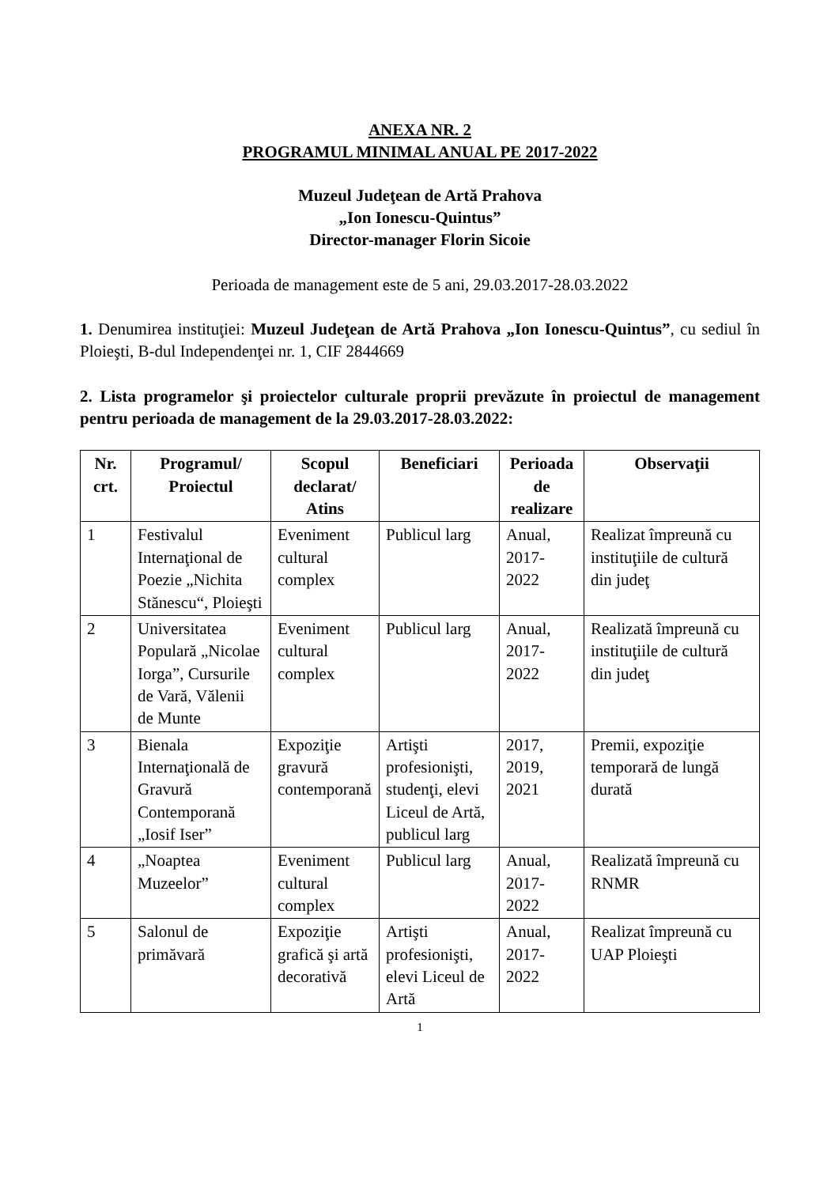ANEXA NR. 2
PROGRAMUL MINIMAL ANUAL PE 2017-2022
Muzeul Judeţean de Artă Prahova
„Ion Ionescu-Quintus”
Director-manager Florin Sicoie
Perioada de management este de 5 ani, 29.03.2017-28.03.2022
1. Denumirea instituţiei: Muzeul Judeţean de Artă Prahova „Ion Ionescu-Quintus”, cu sediul în Ploieşti, B-dul Independenţei nr. 1, CIF 2844669
2. Lista programelor şi proiectelor culturale proprii prevăzute în proiectul de management pentru perioada de management de la 29.03.2017-28.03.2022:
| Nr. crt. | Programul/ Proiectul | Scopul declarat/ Atins | Beneficiari | Perioada de realizare | Observaţii |
| --- | --- | --- | --- | --- | --- |
| 1 | Festivalul Internaţional de Poezie „Nichita Stănescu“, Ploieşti | Eveniment cultural complex | Publicul larg | Anual, 2017-2022 | Realizat împreună cu instituţiile de cultură din judeţ |
| 2 | Universitatea Populară „Nicolae Iorga”, Cursurile de Vară, Vălenii de Munte | Eveniment cultural complex | Publicul larg | Anual, 2017-2022 | Realizată împreună cu instituţiile de cultură din judeţ |
| 3 | Bienala Internaţională de Gravură Contemporană „Iosif Iser” | Expoziţie gravură contemporană | Artişti profesionişti, studenţi, elevi Liceul de Artă, publicul larg | 2017, 2019, 2021 | Premii, expoziţie temporară de lungă durată |
| 4 | „Noaptea Muzeelor” | Eveniment cultural complex | Publicul larg | Anual, 2017-2022 | Realizată împreună cu RNMR |
| 5 | Salonul de primăvară | Expoziţie grafică şi artă decorativă | Artişti profesionişti, elevi Liceul de Artă | Anual, 2017-2022 | Realizat împreună cu UAP Ploieşti |
1